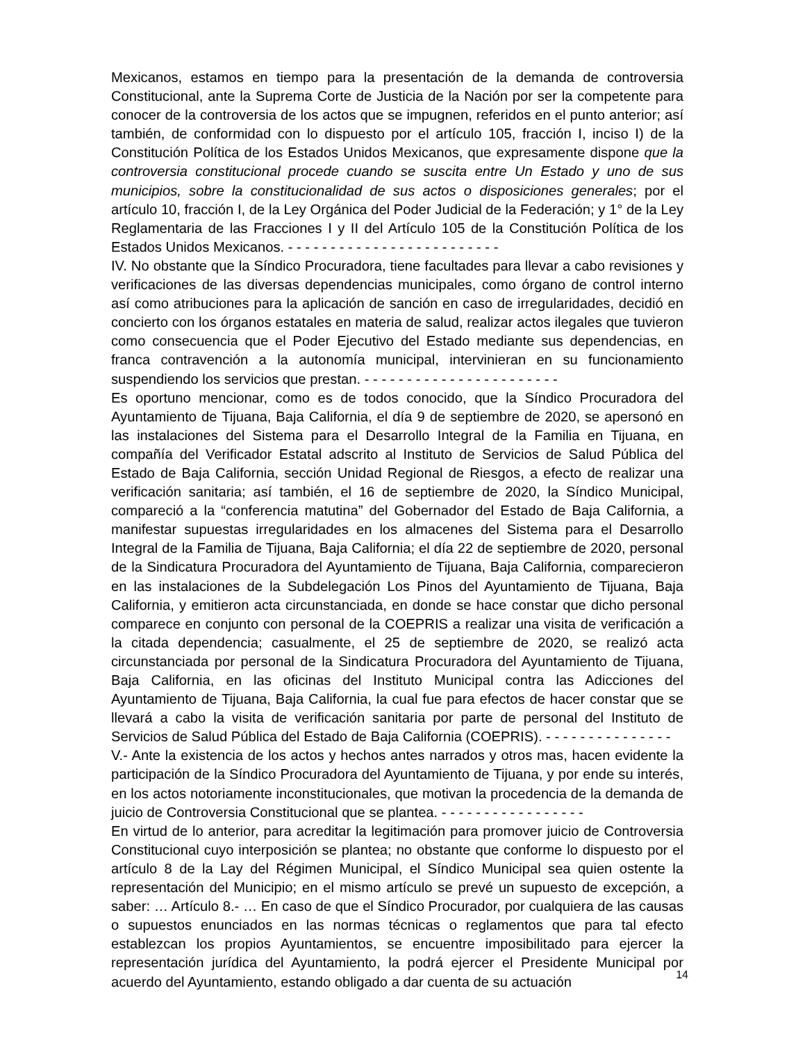Mexicanos, estamos en tiempo para la presentación de la demanda de controversia Constitucional, ante la Suprema Corte de Justicia de la Nación por ser la competente para conocer de la controversia de los actos que se impugnen, referidos en el punto anterior; así también, de conformidad con lo dispuesto por el artículo 105, fracción I, inciso I) de la Constitución Política de los Estados Unidos Mexicanos, que expresamente dispone que la controversia constitucional procede cuando se suscita entre Un Estado y uno de sus municipios, sobre la constitucionalidad de sus actos o disposiciones generales; por el artículo 10, fracción I, de la Ley Orgánica del Poder Judicial de la Federación; y 1° de la Ley Reglamentaria de las Fracciones I y II del Artículo 105 de la Constitución Política de los Estados Unidos Mexicanos. - - - - - - - - - - - - - - - - - - - - - - - - -
IV. No obstante que la Síndico Procuradora, tiene facultades para llevar a cabo revisiones y verificaciones de las diversas dependencias municipales, como órgano de control interno así como atribuciones para la aplicación de sanción en caso de irregularidades, decidió en concierto con los órganos estatales en materia de salud, realizar actos ilegales que tuvieron como consecuencia que el Poder Ejecutivo del Estado mediante sus dependencias, en franca contravención a la autonomía municipal, intervinieran en su funcionamiento suspendiendo los servicios que prestan. - - - - - - - - - - - - - - - - - - - - - - -
Es oportuno mencionar, como es de todos conocido, que la Síndico Procuradora del Ayuntamiento de Tijuana, Baja California, el día 9 de septiembre de 2020, se apersonó en las instalaciones del Sistema para el Desarrollo Integral de la Familia en Tijuana, en compañía del Verificador Estatal adscrito al Instituto de Servicios de Salud Pública del Estado de Baja California, sección Unidad Regional de Riesgos, a efecto de realizar una verificación sanitaria; así también, el 16 de septiembre de 2020, la Síndico Municipal, compareció a la “conferencia matutina” del Gobernador del Estado de Baja California, a manifestar supuestas irregularidades en los almacenes del Sistema para el Desarrollo Integral de la Familia de Tijuana, Baja California; el día 22 de septiembre de 2020, personal de la Sindicatura Procuradora del Ayuntamiento de Tijuana, Baja California, comparecieron en las instalaciones de la Subdelegación Los Pinos del Ayuntamiento de Tijuana, Baja California, y emitieron acta circunstanciada, en donde se hace constar que dicho personal comparece en conjunto con personal de la COEPRIS a realizar una visita de verificación a la citada dependencia; casualmente, el 25 de septiembre de 2020, se realizó acta circunstanciada por personal de la Sindicatura Procuradora del Ayuntamiento de Tijuana, Baja California, en las oficinas del Instituto Municipal contra las Adicciones del Ayuntamiento de Tijuana, Baja California, la cual fue para efectos de hacer constar que se llevará a cabo la visita de verificación sanitaria por parte de personal del Instituto de Servicios de Salud Pública del Estado de Baja California (COEPRIS). - - - - - - - - - - - - - - -
V.- Ante la existencia de los actos y hechos antes narrados y otros mas, hacen evidente la participación de la Síndico Procuradora del Ayuntamiento de Tijuana, y por ende su interés, en los actos notoriamente inconstitucionales, que motivan la procedencia de la demanda de juicio de Controversia Constitucional que se plantea. - - - - - - - - - - - - - - - - -
En virtud de lo anterior, para acreditar la legitimación para promover juicio de Controversia Constitucional cuyo interposición se plantea; no obstante que conforme lo dispuesto por el artículo 8 de la Lay del Régimen Municipal, el Síndico Municipal sea quien ostente la representación del Municipio; en el mismo artículo se prevé un supuesto de excepción, a saber: … Artículo 8.- … En caso de que el Síndico Procurador, por cualquiera de las causas o supuestos enunciados en las normas técnicas o reglamentos que para tal efecto establezcan los propios Ayuntamientos, se encuentre imposibilitado para ejercer la representación jurídica del Ayuntamiento, la podrá ejercer el Presidente Municipal por acuerdo del Ayuntamiento, estando obligado a dar cuenta de su actuación
14